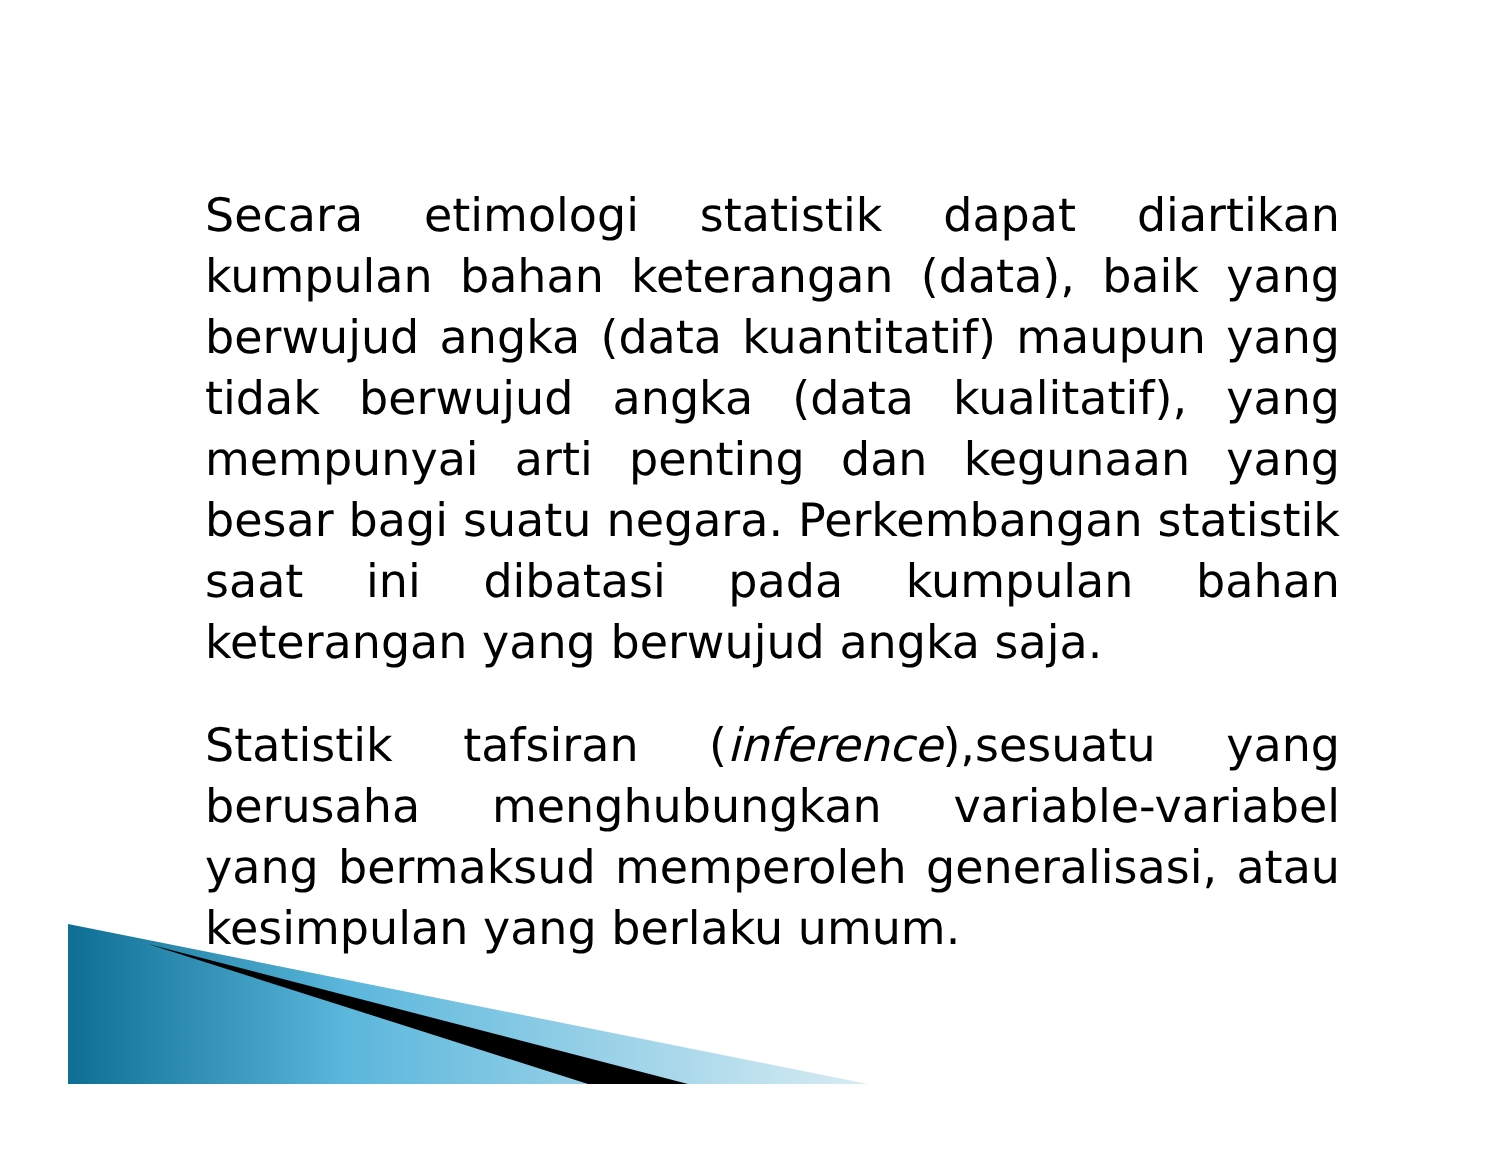Secara etimologi statistik dapat diartikan kumpulan bahan keterangan (data), baik yang berwujud angka (data kuantitatif) maupun yang tidak berwujud angka (data kualitatif), yang mempunyai arti penting dan kegunaan yang besar bagi suatu negara. Perkembangan statistik saat ini dibatasi pada kumpulan bahan keterangan yang berwujud angka saja.
Statistik tafsiran (inference),sesuatu yang berusaha menghubungkan variable-variabel yang bermaksud memperoleh generalisasi, atau kesimpulan yang berlaku umum.